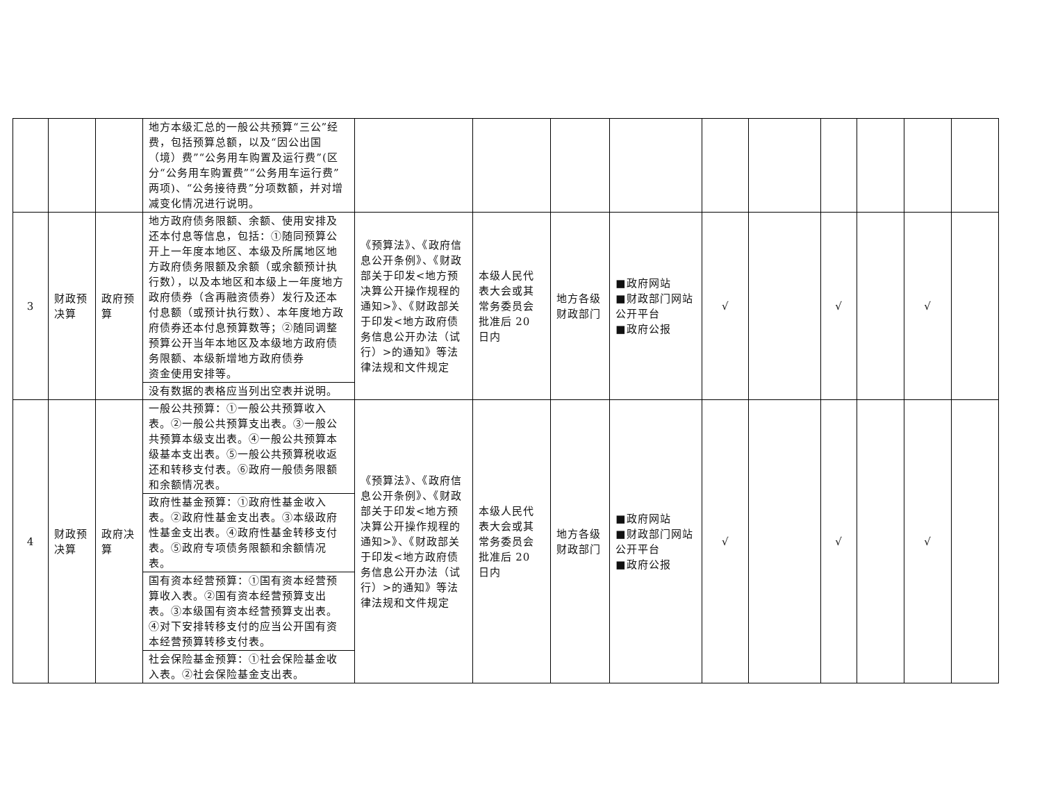| | | | 地方本级汇总的一般公共预算“三公”经费，包括预算总额，以及“因公出国（境）费”“公务用车购置及运行费”(区分“公务用车购置费”“公务用车运行费”两项)、“公务接待费”分项数额，并对增减变化情况进行说明。 | | | | | | | | | | |
| 3 | 财政预决算 | 政府预算 | 地方政府债务限额、余额、使用安排及还本付息等信息，包括：①随同预算公开上一年度本地区、本级及所属地区地方政府债务限额及余额（或余额预计执行数），以及本地区和本级上一年度地方政府债券（含再融资债券）发行及还本付息额（或预计执行数）、本年度地方政府债券还本付息预算数等；②随同调整预算公开当年本地区及本级地方政府债务限额、本级新增地方政府债券 资金使用安排等。 | 《预算法》、《政府信息公开条例》、《财政部关于印发<地方预决算公开操作规程的通知>》、《财政部关于印发<地方政府债务信息公开办法（试行）>的通知》等法律法规和文件规定 | 本级人民代表大会或其常务委员会批准后 20 日内 | 地方各级财政部门 | ■政府网站 ■财政部门网站公开平台 ■政府公报 | √ | | √ | | √ | |
| | | | 没有数据的表格应当列出空表并说明。 | | | | | | | | | | |
| 4 | 财政预决算 | 政府决算 | 一般公共预算：①一般公共预算收入表。②一般公共预算支出表。③一般公共预算本级支出表。④一般公共预算本级基本支出表。⑤一般公共预算税收返还和转移支付表。⑥政府一般债务限额和余额情况表。 | 《预算法》、《政府信息公开条例》、《财政部关于印发<地方预决算公开操作规程的通知>》、《财政部关于印发<地方政府债务信息公开办法（试行）>的通知》等法律法规和文件规定 | 本级人民代表大会或其常务委员会批准后 20 日内 | 地方各级财政部门 | ■政府网站 ■财政部门网站公开平台 ■政府公报 | √ | | √ | | √ | |
| | | | 政府性基金预算：①政府性基金收入表。②政府性基金支出表。③本级政府性基金支出表。④政府性基金转移支付表。⑤政府专项债务限额和余额情况表。 | | | | | | | | | | |
| | | | 国有资本经营预算：①国有资本经营预算收入表。②国有资本经营预算支出表。③本级国有资本经营预算支出表。 ④对下安排转移支付的应当公开国有资本经营预算转移支付表。 | | | | | | | | | | |
| | | | 社会保险基金预算：①社会保险基金收入表。②社会保险基金支出表。 | | | | | | | | | | |